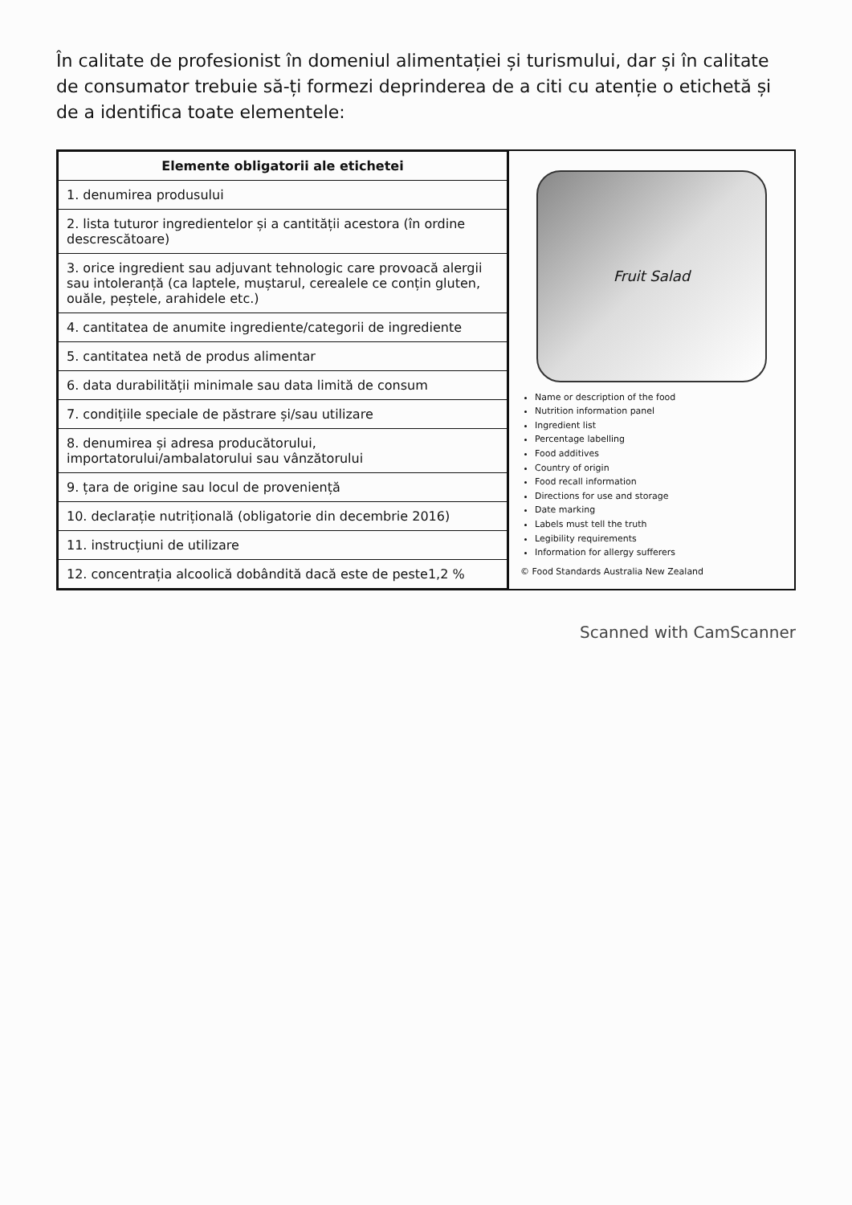În calitate de profesionist în domeniul alimentației și turismului, dar și în calitate de consumator trebuie să-ți formezi deprinderea de a citi cu atenție o etichetă și de a identifica toate elementele:
| Elemente obligatorii ale etichetei |
| --- |
| 1. denumirea produsului |
| 2. lista tuturor ingredientelor și a cantității acestora (în ordine descrescătoare) |
| 3. orice ingredient sau adjuvant tehnologic care provoacă alergii sau intoleranță (ca laptele, muștarul, cerealele ce conțin gluten, ouăle, peștele, arahidele etc.) |
| 4. cantitatea de anumite ingrediente/categorii de ingrediente |
| 5. cantitatea netă de produs alimentar |
| 6. data durabilității minimale sau data limită de consum |
| 7. condițiile speciale de păstrare și/sau utilizare |
| 8. denumirea și adresa producătorului, importatorului/ambalatorului sau vânzătorului |
| 9. țara de origine sau locul de proveniență |
| 10. declarație nutrițională (obligatorie din decembrie 2016) |
| 11. instrucțiuni de utilizare |
| 12. concentrația alcoolică dobândită dacă este de peste1,2 % |
Fruit Salad
Name or description of the food
Nutrition information panel
Ingredient list
Percentage labelling
Food additives
Country of origin
Food recall information
Directions for use and storage
Date marking
Labels must tell the truth
Legibility requirements
Information for allergy sufferers
© Food Standards Australia New Zealand
Scanned with CamScanner